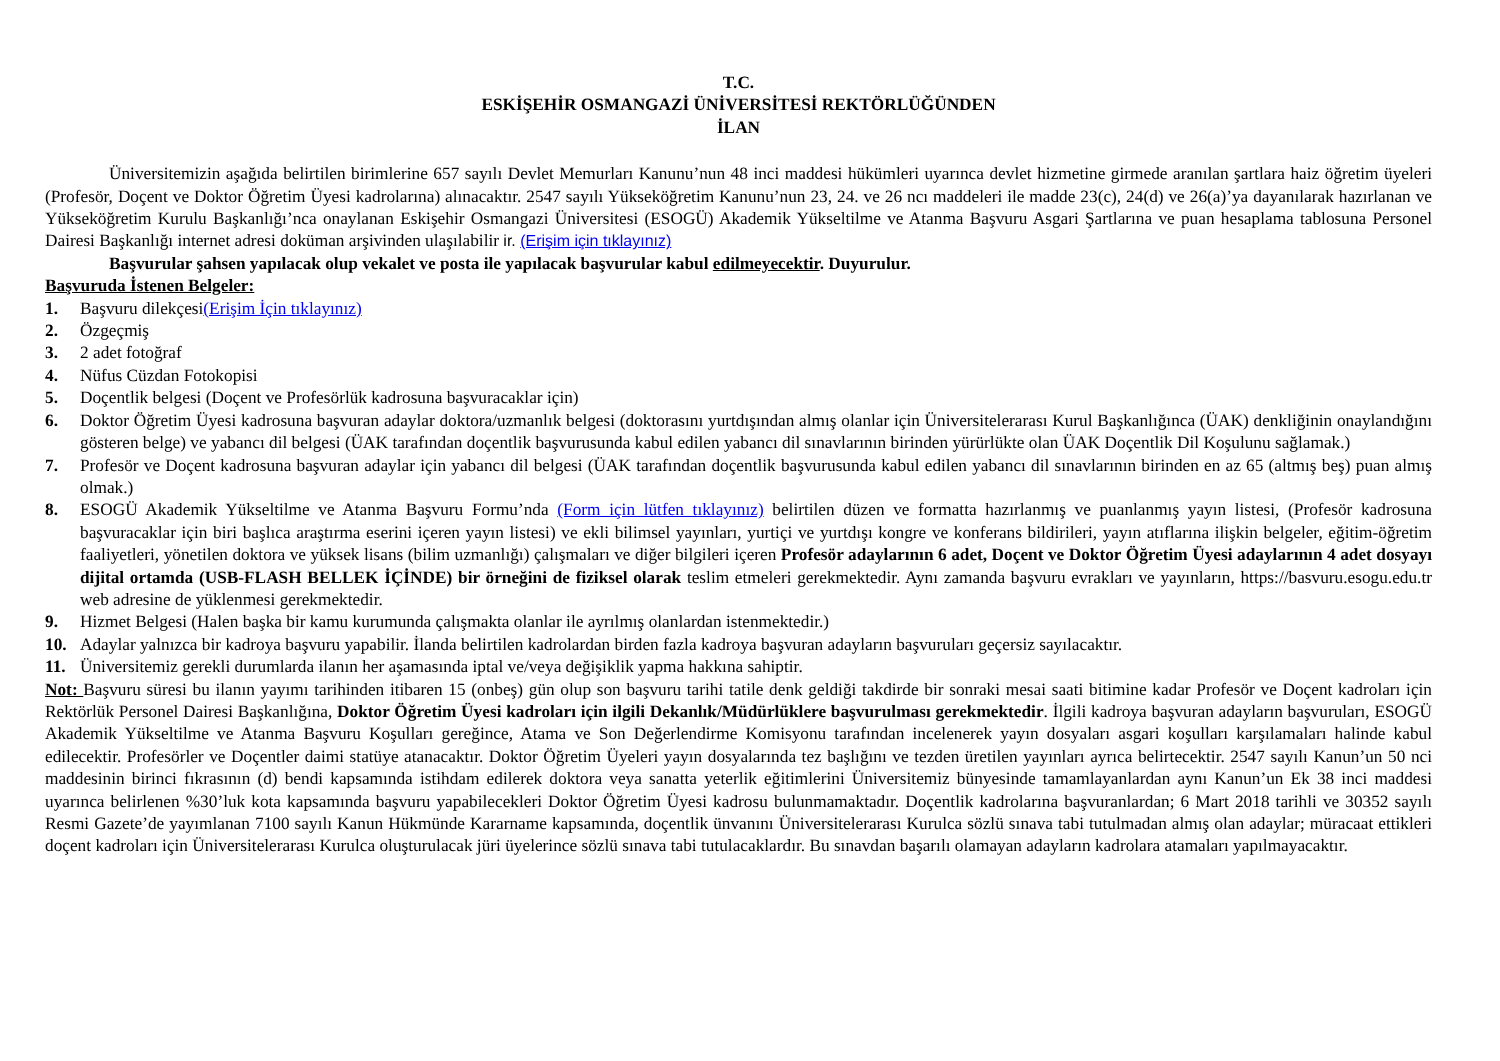T.C.
ESKİŞEHİR OSMANGAZİ ÜNİVERSİTESİ REKTÖRLÜĞÜNDEN
İLAN
Üniversitemizin aşağıda belirtilen birimlerine 657 sayılı Devlet Memurları Kanunu’nun 48 inci maddesi hükümleri uyarınca devlet hizmetine girmede aranılan şartlara haiz öğretim üyeleri (Profesör, Doçent ve Doktor Öğretim Üyesi kadrolarına) alınacaktır. 2547 sayılı Yükseköğretim Kanunu’nun 23, 24. ve 26 ncı maddeleri ile madde 23(c), 24(d) ve 26(a)’ya dayanılarak hazırlanan ve Yükseköğretim Kurulu Başkanlığı’nca onaylanan Eskişehir Osmangazi Üniversitesi (ESOGÜ) Akademik Yükseltilme ve Atanma Başvuru Asgari Şartlarına ve puan hesaplama tablosuna Personel Dairesi Başkanlığı internet adresi doküman arşivinden ulaşılabilir ir. (Erişim için tıklayınız)
Başvurular şahsen yapılacak olup vekalet ve posta ile yapılacak başvurular kabul edilmeyecektir. Duyurulur.
Başvuruda İstenen Belgeler:
1. Başvuru dilekçesi(Erişim İçin tıklayınız)
2. Özgeçmiş
3. 2 adet fotoğraf
4. Nüfus Cüzdan Fotokopisi
5. Doçentlik belgesi (Doçent ve Profesörlük kadrosuna başvuracaklar için)
6. Doktor Öğretim Üyesi kadrosuna başvuran adaylar doktora/uzmanlık belgesi (doktorasını yurtdışından almış olanlar için Üniversitelerarası Kurul Başkanlığınca (ÜAK) denkliğinin onaylandığını gösteren belge) ve yabancı dil belgesi (ÜAK tarafından doçentlik başvurusunda kabul edilen yabancı dil sınavlarının birinden yürürlükte olan ÜAK Doçentlik Dil Koşulunu sağlamak.)
7. Profesör ve Doçent kadrosuna başvuran adaylar için yabancı dil belgesi (ÜAK tarafından doçentlik başvurusunda kabul edilen yabancı dil sınavlarının birinden en az 65 (altmış beş) puan almış olmak.)
8. ESOGÜ Akademik Yükseltilme ve Atanma Başvuru Formu’nda (Form için lütfen tıklayınız) belirtilen düzen ve formatta hazırlanmış ve puanlanmış yayın listesi, (Profesör kadrosuna başvuracaklar için biri başlıca araştırma eserini içeren yayın listesi) ve ekli bilimsel yayınları, yurtiçi ve yurtdışı kongre ve konferans bildirileri, yayın atıflarına ilişkin belgeler, eğitim-öğretim faaliyetleri, yönetilen doktora ve yüksek lisans (bilim uzmanlığı) çalışmaları ve diğer bilgileri içeren Profesör adaylarının 6 adet, Doçent ve Doktor Öğretim Üyesi adaylarının 4 adet dosyayı dijital ortamda (USB-FLASH BELLEK İÇİNDE) bir örneğini de fiziksel olarak teslim etmeleri gerekmektedir. Aynı zamanda başvuru evrakları ve yayınların, https://basvuru.esogu.edu.tr web adresine de yüklenmesi gerekmektedir.
9. Hizmet Belgesi (Halen başka bir kamu kurumunda çalışmakta olanlar ile ayrılmış olanlardan istenmektedir.)
10. Adaylar yalnızca bir kadroya başvuru yapabilir. İlanda belirtilen kadrolardan birden fazla kadroya başvuran adayların başvuruları geçersiz sayılacaktır.
11. Üniversitemiz gerekli durumlarda ilanın her aşamasında iptal ve/veya değişiklik yapma hakkına sahiptir.
Not: Başvuru süresi bu ilanın yayımı tarihinden itibaren 15 (onbeş) gün olup son başvuru tarihi tatile denk geldiği takdirde bir sonraki mesai saati bitimine kadar Profesör ve Doçent kadroları için Rektörlük Personel Dairesi Başkanlığına, Doktor Öğretim Üyesi kadroları için ilgili Dekanlık/Müdürlüklere başvurulması gerekmektedir. İlgili kadroya başvuran adayların başvuruları, ESOGÜ Akademik Yükseltilme ve Atanma Başvuru Koşulları gereğince, Atama ve Son Değerlendirme Komisyonu tarafından incelenerek yayın dosyaları asgari koşulları karşılamaları halinde kabul edilecektir. Profesörler ve Doçentler daimi statüye atanacaktır. Doktor Öğretim Üyeleri yayın dosyalarında tez başlığını ve tezden üretilen yayınları ayrıca belirtecektir. 2547 sayılı Kanun’un 50 nci maddesinin birinci fıkrasının (d) bendi kapsamında istihdam edilerek doktora veya sanatta yeterlik eğitimlerini Üniversitemiz bünyesinde tamamlayanlardan aynı Kanun’un Ek 38 inci maddesi uyarınca belirlenen %30’luk kota kapsamında başvuru yapabilecekleri Doktor Öğretim Üyesi kadrosu bulunmamaktadır. Doçentlik kadrolarına başvuranlardan; 6 Mart 2018 tarihli ve 30352 sayılı Resmi Gazete’de yayımlanan 7100 sayılı Kanun Hükmünde Kararname kapsamında, doçentlik ünvanını Üniversitelerarası Kurulca sözlü sınava tabi tutulmadan almış olan adaylar; müracaat ettikleri doçent kadroları için Üniversitelerarası Kurulca oluşturulacak jüri üyelerince sözlü sınava tabi tutulacaklardır. Bu sınavdan başarılı olamayan adayların kadrolara atamaları yapılmayacaktır.